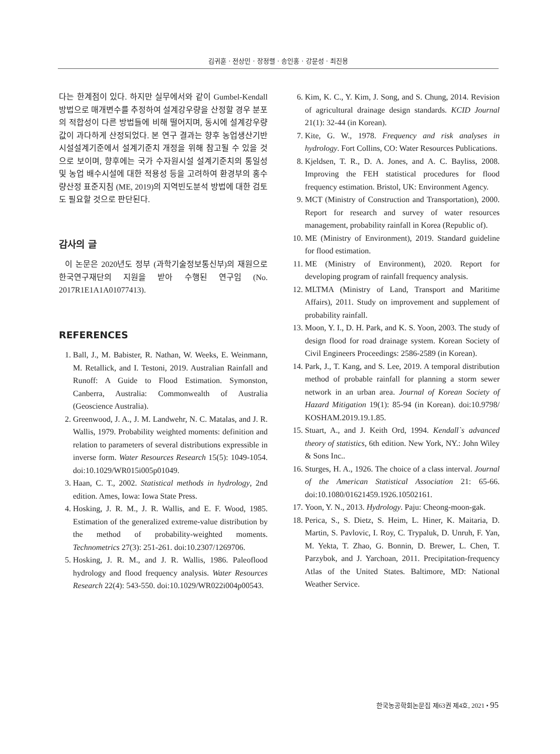김귀훈 · 전상민 · 장정렬 · 송인홍 · 강문성 · 최진용
다는 한계점이 있다. 하지만 실무에서와 같이 Gumbel-Kendall 방법으로 매개변수를 추정하여 설계강우량을 산정할 경우 분포의 적합성이 다른 방법들에 비해 떨어지며, 동시에 설계강우량 값이 과다하게 산정되었다. 본 연구 결과는 향후 농업생산기반시설설계기준에서 설계기준치 개정을 위해 참고될 수 있을 것으로 보이며, 향후에는 국가 수자원시설 설계기준치의 통일성 및 농업 배수시설에 대한 적용성 등을 고려하여 환경부의 홍수량산정 표준지침 (ME, 2019)의 지역빈도분석 방법에 대한 검토도 필요할 것으로 판단된다.
감사의 글
이 논문은 2020년도 정부 (과학기술정보통신부)의 재원으로 한국연구재단의 지원을 받아 수행된 연구임 (No. 2017R1E1A1A01077413).
REFERENCES
1. Ball, J., M. Babister, R. Nathan, W. Weeks, E. Weinmann, M. Retallick, and I. Testoni, 2019. Australian Rainfall and Runoff: A Guide to Flood Estimation. Symonston, Canberra, Australia: Commonwealth of Australia (Geoscience Australia).
2. Greenwood, J. A., J. M. Landwehr, N. C. Matalas, and J. R. Wallis, 1979. Probability weighted moments: definition and relation to parameters of several distributions expressible in inverse form. Water Resources Research 15(5): 1049-1054. doi:10.1029/WR015i005p01049.
3. Haan, C. T., 2002. Statistical methods in hydrology, 2nd edition. Ames, Iowa: Iowa State Press.
4. Hosking, J. R. M., J. R. Wallis, and E. F. Wood, 1985. Estimation of the generalized extreme-value distribution by the method of probability-weighted moments. Technometrics 27(3): 251-261. doi:10.2307/1269706.
5. Hosking, J. R. M., and J. R. Wallis, 1986. Paleoflood hydrology and flood frequency analysis. Water Resources Research 22(4): 543-550. doi:10.1029/WR022i004p00543.
6. Kim, K. C., Y. Kim, J. Song, and S. Chung, 2014. Revision of agricultural drainage design standards. KCID Journal 21(1): 32-44 (in Korean).
7. Kite, G. W., 1978. Frequency and risk analyses in hydrology. Fort Collins, CO: Water Resources Publications.
8. Kjeldsen, T. R., D. A. Jones, and A. C. Bayliss, 2008. Improving the FEH statistical procedures for flood frequency estimation. Bristol, UK: Environment Agency.
9. MCT (Ministry of Construction and Transportation), 2000. Report for research and survey of water resources management, probability rainfall in Korea (Republic of).
10. ME (Ministry of Environment), 2019. Standard guideline for flood estimation.
11. ME (Ministry of Environment), 2020. Report for developing program of rainfall frequency analysis.
12. MLTMA (Ministry of Land, Transport and Maritime Affairs), 2011. Study on improvement and supplement of probability rainfall.
13. Moon, Y. I., D. H. Park, and K. S. Yoon, 2003. The study of design flood for road drainage system. Korean Society of Civil Engineers Proceedings: 2586-2589 (in Korean).
14. Park, J., T. Kang, and S. Lee, 2019. A temporal distribution method of probable rainfall for planning a storm sewer network in an urban area. Journal of Korean Society of Hazard Mitigation 19(1): 85-94 (in Korean). doi:10.9798/ KOSHAM.2019.19.1.85.
15. Stuart, A., and J. Keith Ord, 1994. Kendall`s advanced theory of statistics, 6th edition. New York, NY.: John Wiley & Sons Inc..
16. Sturges, H. A., 1926. The choice of a class interval. Journal of the American Statistical Association 21: 65-66. doi:10.1080/01621459.1926.10502161.
17. Yoon, Y. N., 2013. Hydrology. Paju: Cheong-moon-gak.
18. Perica, S., S. Dietz, S. Heim, L. Hiner, K. Maitaria, D. Martin, S. Pavlovic, I. Roy, C. Trypaluk, D. Unruh, F. Yan, M. Yekta, T. Zhao, G. Bonnin, D. Brewer, L. Chen, T. Parzybok, and J. Yarchoan, 2011. Precipitation-frequency Atlas of the United States. Baltimore, MD: National Weather Service.
한국농공학회논문집 제63권 제4호, 2021 • 95